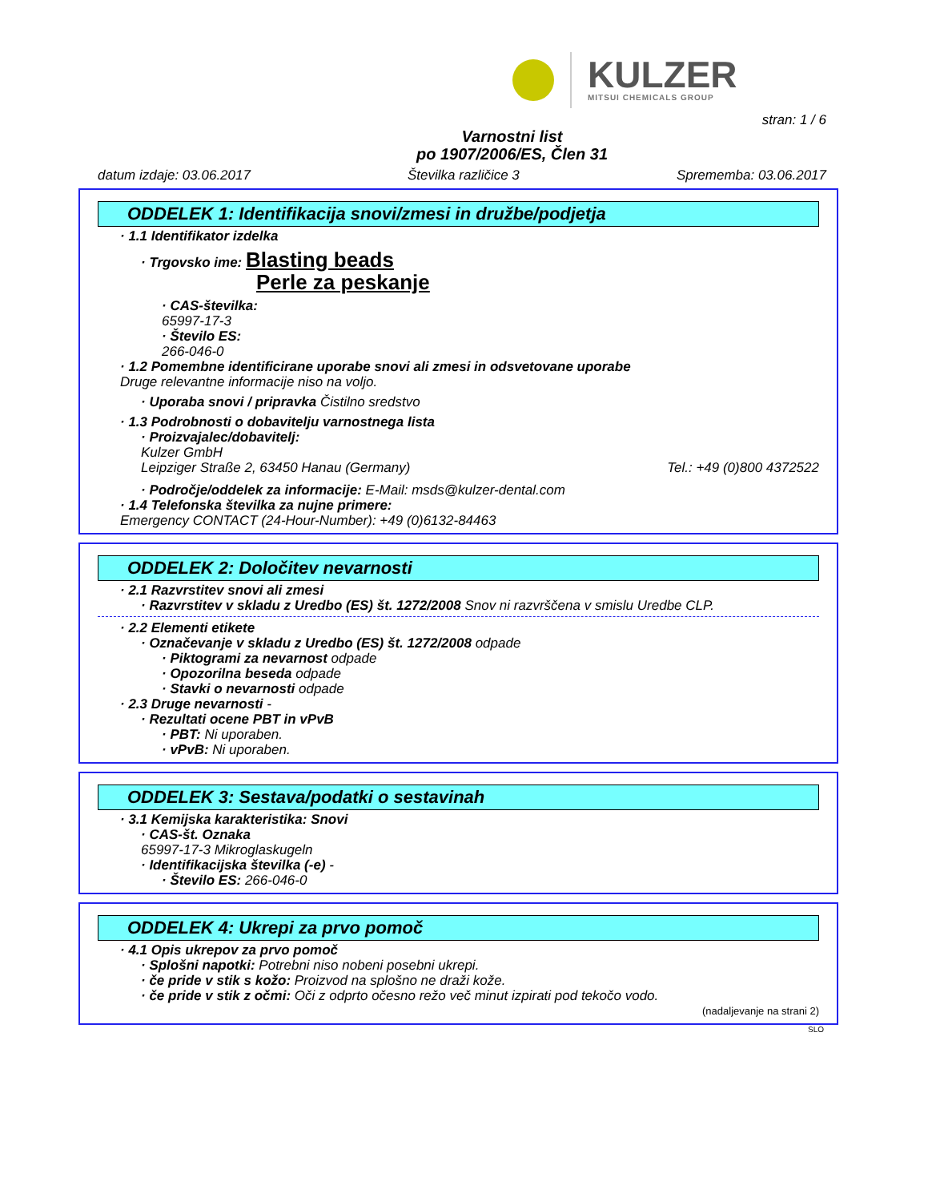KULZER
MITSUI CHEMICALS GROUP
stran: 1 / 6
Varnostni list
po 1907/2006/ES, Člen 31
datum izdaje: 03.06.2017 Številka različice 3 Sprememba: 03.06.2017
ODDELEK 1: Identifikacija snovi/zmesi in družbe/podjetja
· 1.1 Identifikator izdelka
· Trgovsko ime: Blasting beads
Perle za peskanje
· CAS-številka:
65997-17-3
· Število ES:
266-046-0
· 1.2 Pomembne identificirane uporabe snovi ali zmesi in odsvetovane uporabe
Druge relevantne informacije niso na voljo.
· Uporaba snovi / pripravka Čistilno sredstvo
· 1.3 Podrobnosti o dobavitelju varnostnega lista
· Proizvajalec/dobavitelj:
Kulzer GmbH
Leipziger Straße 2, 63450 Hanau (Germany)
Tel.: +49 (0)800 4372522
· Področje/oddelek za informacije: E-Mail: msds@kulzer-dental.com
· 1.4 Telefonska številka za nujne primere:
Emergency CONTACT (24-Hour-Number): +49 (0)6132-84463
ODDELEK 2: Določitev nevarnosti
· 2.1 Razvrstitev snovi ali zmesi
· Razvrstitev v skladu z Uredbo (ES) št. 1272/2008 Snov ni razvrščena v smislu Uredbe CLP.
· 2.2 Elementi etikete
· Označevanje v skladu z Uredbo (ES) št. 1272/2008 odpade
· Piktogrami za nevarnost odpade
· Opozorilna beseda odpade
· Stavki o nevarnosti odpade
· 2.3 Druge nevarnosti -
· Rezultati ocene PBT in vPvB
· PBT: Ni uporaben.
· vPvB: Ni uporaben.
ODDELEK 3: Sestava/podatki o sestavinah
· 3.1 Kemijska karakteristika: Snovi
· CAS-št. Oznaka
65997-17-3 Mikroglaskugeln
· Identifikacijska številka (-e) -
· Število ES: 266-046-0
ODDELEK 4: Ukrepi za prvo pomoč
· 4.1 Opis ukrepov za prvo pomoč
· Splošni napotki: Potrebni niso nobeni posebni ukrepi.
· če pride v stik s kožo: Proizvod na splošno ne draži kože.
· če pride v stik z očmi: Oči z odprto očesno režo več minut izpirati pod tekočo vodo.
(nadaljevanje na strani 2)
SLO